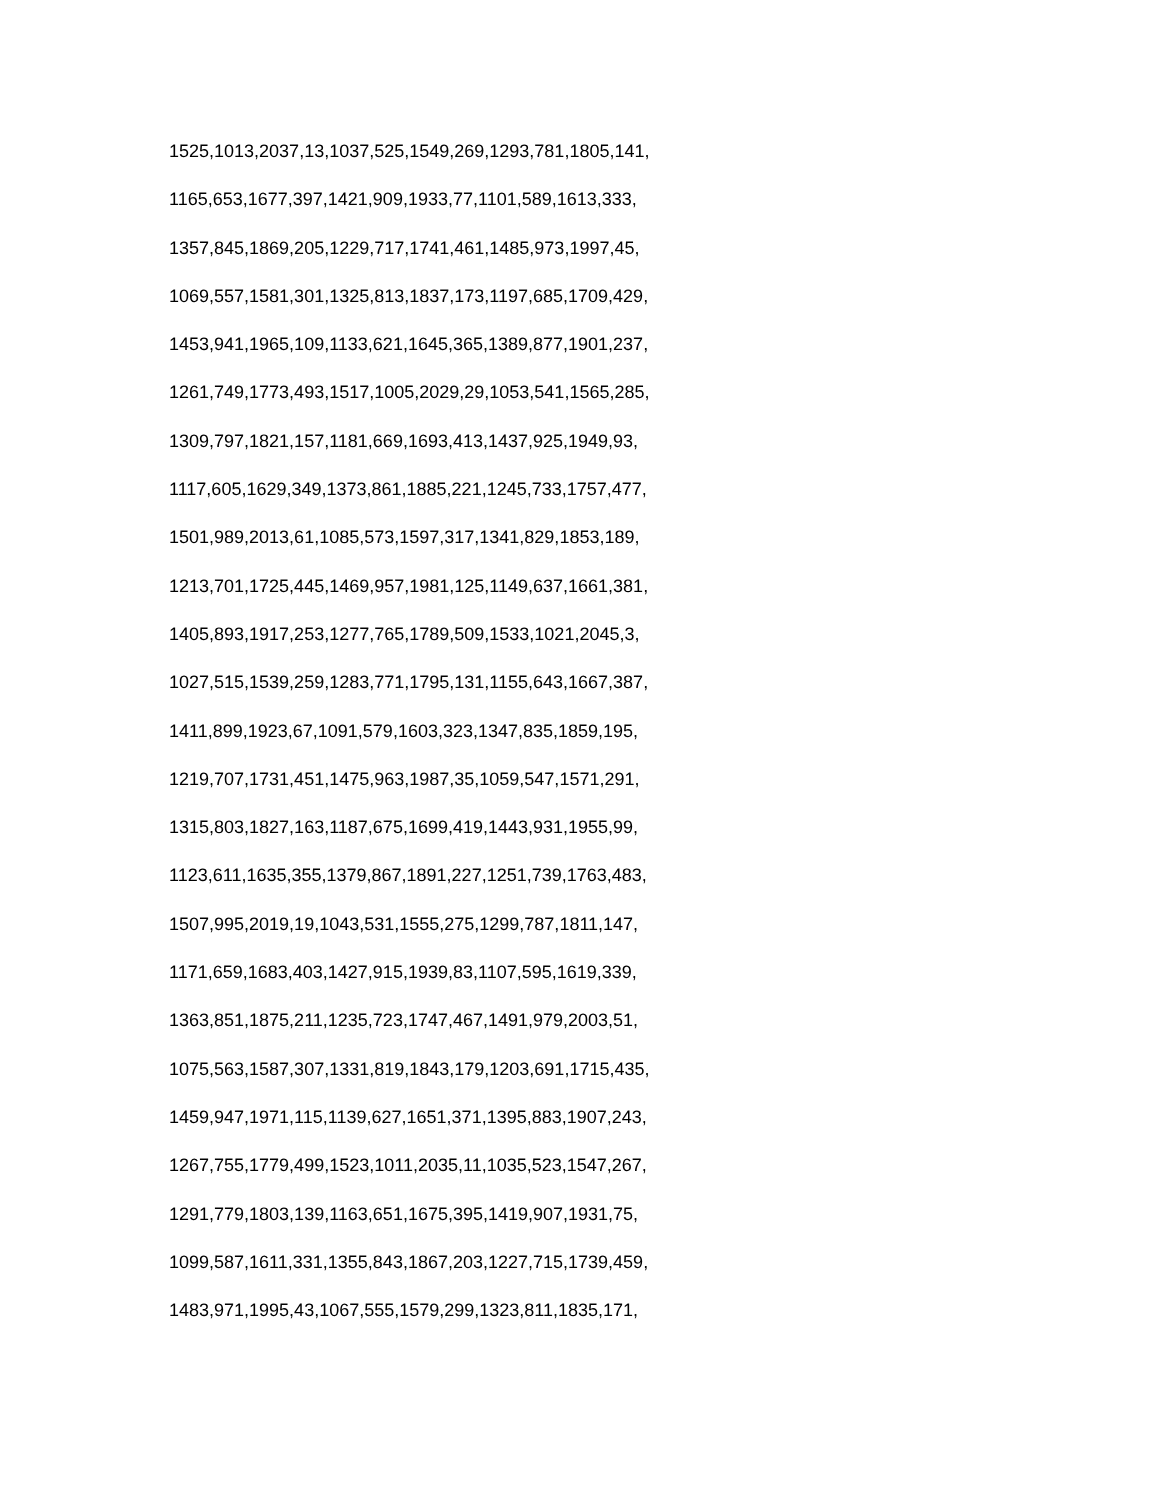1525,1013,2037,13,1037,525,1549,269,1293,781,1805,141,
1165,653,1677,397,1421,909,1933,77,1101,589,1613,333,
1357,845,1869,205,1229,717,1741,461,1485,973,1997,45,
1069,557,1581,301,1325,813,1837,173,1197,685,1709,429,
1453,941,1965,109,1133,621,1645,365,1389,877,1901,237,
1261,749,1773,493,1517,1005,2029,29,1053,541,1565,285,
1309,797,1821,157,1181,669,1693,413,1437,925,1949,93,
1117,605,1629,349,1373,861,1885,221,1245,733,1757,477,
1501,989,2013,61,1085,573,1597,317,1341,829,1853,189,
1213,701,1725,445,1469,957,1981,125,1149,637,1661,381,
1405,893,1917,253,1277,765,1789,509,1533,1021,2045,3,
1027,515,1539,259,1283,771,1795,131,1155,643,1667,387,
1411,899,1923,67,1091,579,1603,323,1347,835,1859,195,
1219,707,1731,451,1475,963,1987,35,1059,547,1571,291,
1315,803,1827,163,1187,675,1699,419,1443,931,1955,99,
1123,611,1635,355,1379,867,1891,227,1251,739,1763,483,
1507,995,2019,19,1043,531,1555,275,1299,787,1811,147,
1171,659,1683,403,1427,915,1939,83,1107,595,1619,339,
1363,851,1875,211,1235,723,1747,467,1491,979,2003,51,
1075,563,1587,307,1331,819,1843,179,1203,691,1715,435,
1459,947,1971,115,1139,627,1651,371,1395,883,1907,243,
1267,755,1779,499,1523,1011,2035,11,1035,523,1547,267,
1291,779,1803,139,1163,651,1675,395,1419,907,1931,75,
1099,587,1611,331,1355,843,1867,203,1227,715,1739,459,
1483,971,1995,43,1067,555,1579,299,1323,811,1835,171,